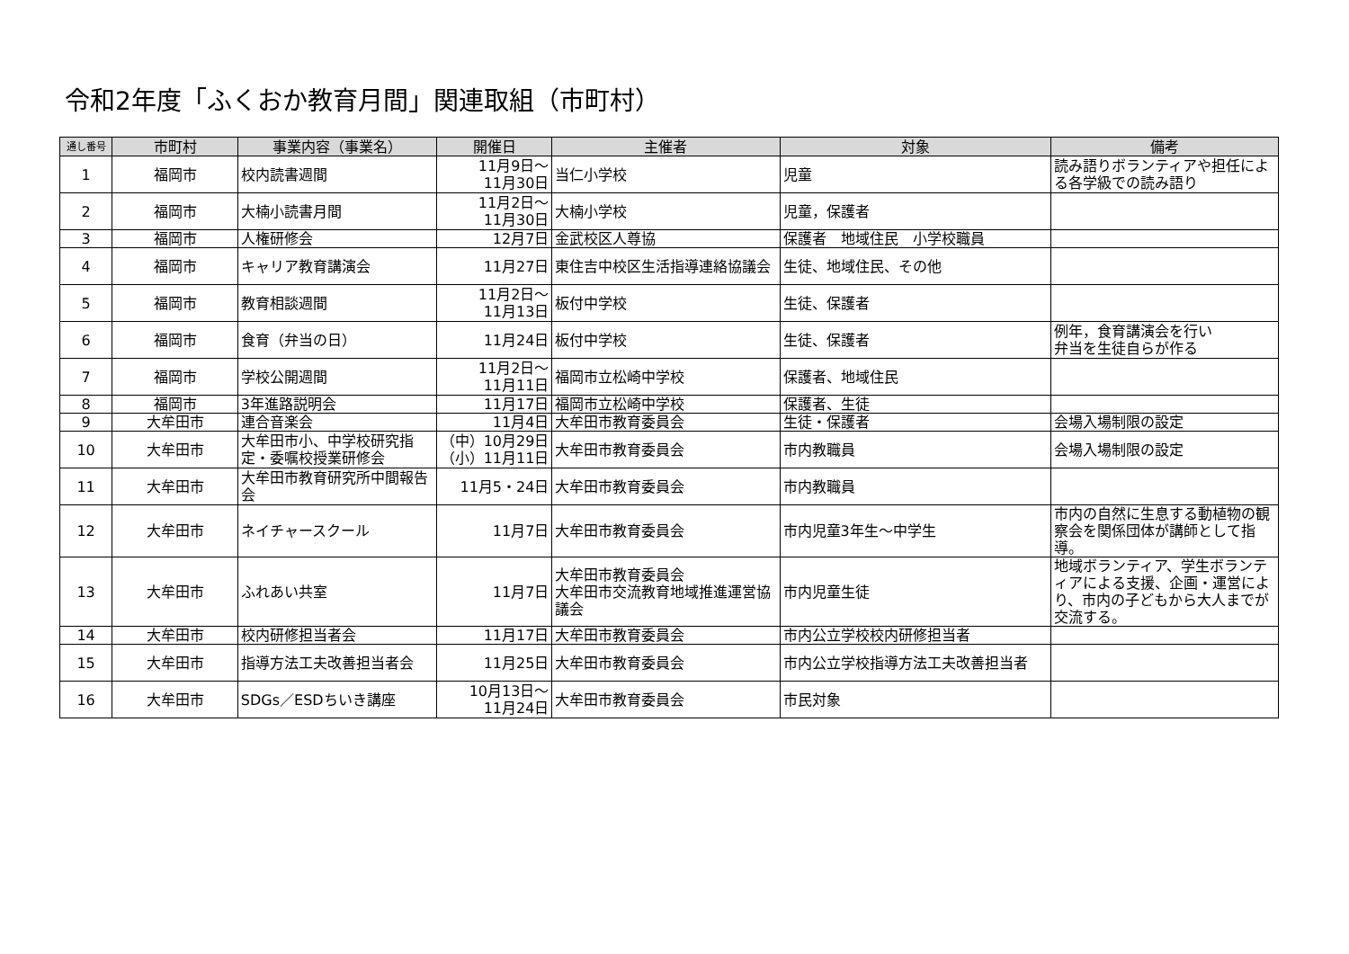令和2年度「ふくおか教育月間」関連取組（市町村）
| 通し番号 | 市町村 | 事業内容（事業名） | 開催日 | 主催者 | 対象 | 備考 |
| --- | --- | --- | --- | --- | --- | --- |
| 1 | 福岡市 | 校内読書週間 | 11月9日～ 11月30日 | 当仁小学校 | 児童 | 読み語りボランティアや担任による各学級での読み語り |
| 2 | 福岡市 | 大楠小読書月間 | 11月2日～ 11月30日 | 大楠小学校 | 児童，保護者 | |
| 3 | 福岡市 | 人権研修会 | 12月7日 | 金武校区人尊協 | 保護者 地域住民 小学校職員 | |
| 4 | 福岡市 | キャリア教育講演会 | 11月27日 | 東住吉中校区生活指導連絡協議会 | 生徒、地域住民、その他 | |
| 5 | 福岡市 | 教育相談週間 | 11月2日～ 11月13日 | 板付中学校 | 生徒、保護者 | |
| 6 | 福岡市 | 食育（弁当の日） | 11月24日 | 板付中学校 | 生徒、保護者 | 例年，食育講演会を行い 弁当を生徒自らが作る |
| 7 | 福岡市 | 学校公開週間 | 11月2日～ 11月11日 | 福岡市立松崎中学校 | 保護者、地域住民 | |
| 8 | 福岡市 | 3年進路説明会 | 11月17日 | 福岡市立松崎中学校 | 保護者、生徒 | |
| 9 | 大牟田市 | 連合音楽会 | 11月4日 | 大牟田市教育委員会 | 生徒・保護者 | 会場入場制限の設定 |
| 10 | 大牟田市 | 大牟田市小、中学校研究指定・委嘱校授業研修会 | （中）10月29日 （小）11月11日 | 大牟田市教育委員会 | 市内教職員 | 会場入場制限の設定 |
| 11 | 大牟田市 | 大牟田市教育研究所中間報告会 | 11月5・24日 | 大牟田市教育委員会 | 市内教職員 | |
| 12 | 大牟田市 | ネイチャースクール | 11月7日 | 大牟田市教育委員会 | 市内児童3年生～中学生 | 市内の自然に生息する動植物の観察会を関係団体が講師として指導。 |
| 13 | 大牟田市 | ふれあい共室 | 11月7日 | 大牟田市教育委員会 大牟田市交流教育地域推進運営協議会 | 市内児童生徒 | 地域ボランティア、学生ボランティアによる支援、企画・運営により、市内の子どもから大人までが交流する。 |
| 14 | 大牟田市 | 校内研修担当者会 | 11月17日 | 大牟田市教育委員会 | 市内公立学校校内研修担当者 | |
| 15 | 大牟田市 | 指導方法工夫改善担当者会 | 11月25日 | 大牟田市教育委員会 | 市内公立学校指導方法工夫改善担当者 | |
| 16 | 大牟田市 | SDGs／ESDちいき講座 | 10月13日～ 11月24日 | 大牟田市教育委員会 | 市民対象 | |